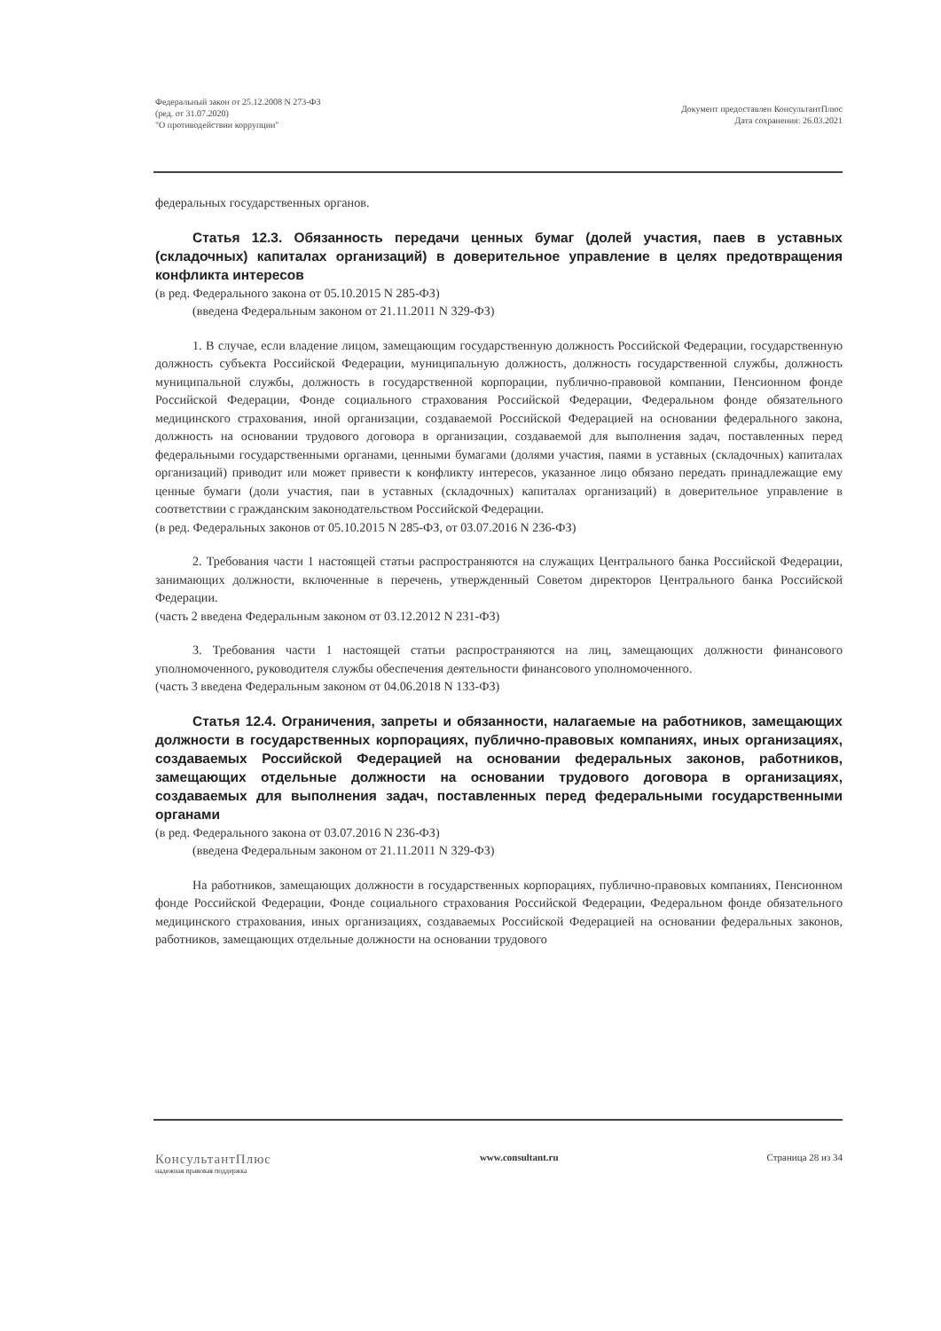Федеральный закон от 25.12.2008 N 273-ФЗ
(ред. от 31.07.2020)
"О противодействии коррупции"
Документ предоставлен КонсультантПлюс
Дата сохранения: 26.03.2021
федеральных государственных органов.
Статья 12.3. Обязанность передачи ценных бумаг (долей участия, паев в уставных (складочных) капиталах организаций) в доверительное управление в целях предотвращения конфликта интересов
(в ред. Федерального закона от 05.10.2015 N 285-ФЗ)
(введена Федеральным законом от 21.11.2011 N 329-ФЗ)
1. В случае, если владение лицом, замещающим государственную должность Российской Федерации, государственную должность субъекта Российской Федерации, муниципальную должность, должность государственной службы, должность муниципальной службы, должность в государственной корпорации, публично-правовой компании, Пенсионном фонде Российской Федерации, Фонде социального страхования Российской Федерации, Федеральном фонде обязательного медицинского страхования, иной организации, создаваемой Российской Федерацией на основании федерального закона, должность на основании трудового договора в организации, создаваемой для выполнения задач, поставленных перед федеральными государственными органами, ценными бумагами (долями участия, паями в уставных (складочных) капиталах организаций) приводит или может привести к конфликту интересов, указанное лицо обязано передать принадлежащие ему ценные бумаги (доли участия, паи в уставных (складочных) капиталах организаций) в доверительное управление в соответствии с гражданским законодательством Российской Федерации.
(в ред. Федеральных законов от 05.10.2015 N 285-ФЗ, от 03.07.2016 N 236-ФЗ)
2. Требования части 1 настоящей статьи распространяются на служащих Центрального банка Российской Федерации, занимающих должности, включенные в перечень, утвержденный Советом директоров Центрального банка Российской Федерации.
(часть 2 введена Федеральным законом от 03.12.2012 N 231-ФЗ)
3. Требования части 1 настоящей статьи распространяются на лиц, замещающих должности финансового уполномоченного, руководителя службы обеспечения деятельности финансового уполномоченного.
(часть 3 введена Федеральным законом от 04.06.2018 N 133-ФЗ)
Статья 12.4. Ограничения, запреты и обязанности, налагаемые на работников, замещающих должности в государственных корпорациях, публично-правовых компаниях, иных организациях, создаваемых Российской Федерацией на основании федеральных законов, работников, замещающих отдельные должности на основании трудового договора в организациях, создаваемых для выполнения задач, поставленных перед федеральными государственными органами
(в ред. Федерального закона от 03.07.2016 N 236-ФЗ)
(введена Федеральным законом от 21.11.2011 N 329-ФЗ)
На работников, замещающих должности в государственных корпорациях, публично-правовых компаниях, Пенсионном фонде Российской Федерации, Фонде социального страхования Российской Федерации, Федеральном фонде обязательного медицинского страхования, иных организациях, создаваемых Российской Федерацией на основании федеральных законов, работников, замещающих отдельные должности на основании трудового
КонсультантПлюс
надежная правовая поддержка
www.consultant.ru Страница 28 из 34